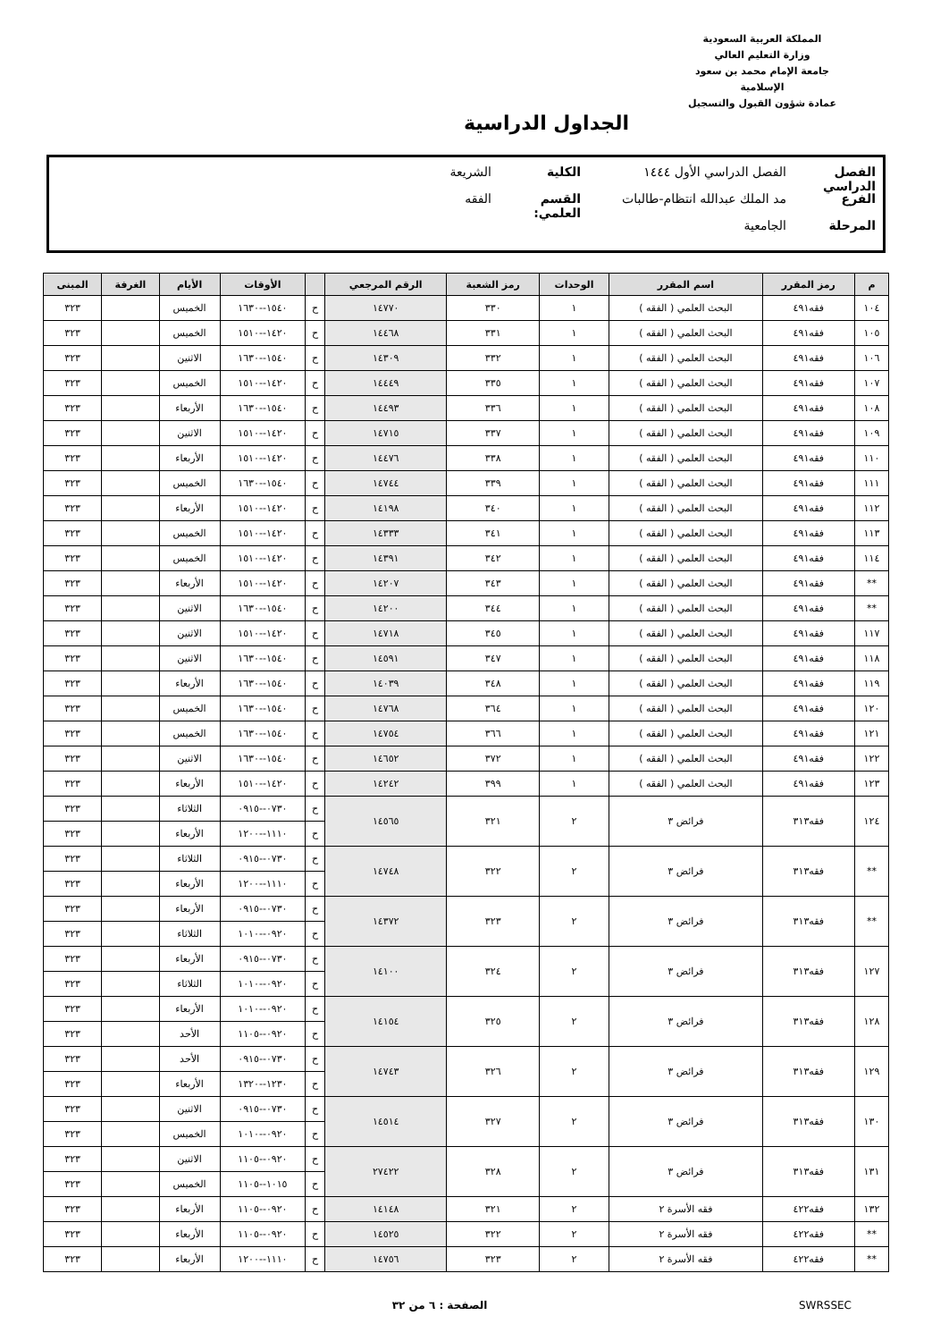المملكة العربية السعودية
وزارة التعليم العالي
جامعة الإمام محمد بن سعود الإسلامية
عمادة شؤون القبول والتسجيل
الجداول الدراسية
الفصل الدراسي الفصل الدراسي الأول ١٤٤٤ الكلية الشريعة
الفرع مد الملك عبدالله انتظام-طالبات القسم العلمي: الفقه
المرحلة الجامعية
| م | رمز المقرر | اسم المقرر | الوحدات | رمز الشعبة | الرقم المرجعي | | الأوقات | الأيام | الغرفة | المبنى |
| --- | --- | --- | --- | --- | --- | --- | --- | --- | --- | --- |
| ١٠٤ | فقه٤٩١ | البحث العلمي ( الفقه ) | ١ | ٣٣٠ | ١٤٧٧٠ | ح | ١٥٤٠--١٦٣٠ | الخميس | | ٣٢٣ |
| ١٠٥ | فقه٤٩١ | البحث العلمي ( الفقه ) | ١ | ٣٣١ | ١٤٤٦٨ | ح | ١٤٢٠--١٥١٠ | الخميس | | ٣٢٣ |
| ١٠٦ | فقه٤٩١ | البحث العلمي ( الفقه ) | ١ | ٣٣٢ | ١٤٣٠٩ | ح | ١٥٤٠--١٦٣٠ | الاثنين | | ٣٢٣ |
| ١٠٧ | فقه٤٩١ | البحث العلمي ( الفقه ) | ١ | ٣٣٥ | ١٤٤٤٩ | ح | ١٤٢٠--١٥١٠ | الخميس | | ٣٢٣ |
| ١٠٨ | فقه٤٩١ | البحث العلمي ( الفقه ) | ١ | ٣٣٦ | ١٤٤٩٣ | ح | ١٥٤٠--١٦٣٠ | الأربعاء | | ٣٢٣ |
| ١٠٩ | فقه٤٩١ | البحث العلمي ( الفقه ) | ١ | ٣٣٧ | ١٤٧١٥ | ح | ١٤٢٠--١٥١٠ | الاثنين | | ٣٢٣ |
| ١١٠ | فقه٤٩١ | البحث العلمي ( الفقه ) | ١ | ٣٣٨ | ١٤٤٧٦ | ح | ١٤٢٠--١٥١٠ | الأربعاء | | ٣٢٣ |
| ١١١ | فقه٤٩١ | البحث العلمي ( الفقه ) | ١ | ٣٣٩ | ١٤٧٤٤ | ح | ١٥٤٠--١٦٣٠ | الخميس | | ٣٢٣ |
| ١١٢ | فقه٤٩١ | البحث العلمي ( الفقه ) | ١ | ٣٤٠ | ١٤١٩٨ | ح | ١٤٢٠--١٥١٠ | الأربعاء | | ٣٢٣ |
| ١١٣ | فقه٤٩١ | البحث العلمي ( الفقه ) | ١ | ٣٤١ | ١٤٣٣٣ | ح | ١٤٢٠--١٥١٠ | الخميس | | ٣٢٣ |
| ١١٤ | فقه٤٩١ | البحث العلمي ( الفقه ) | ١ | ٣٤٢ | ١٤٣٩١ | ح | ١٤٢٠--١٥١٠ | الخميس | | ٣٢٣ |
| ** | فقه٤٩١ | البحث العلمي ( الفقه ) | ١ | ٣٤٣ | ١٤٢٠٧ | ح | ١٤٢٠--١٥١٠ | الأربعاء | | ٣٢٣ |
| ** | فقه٤٩١ | البحث العلمي ( الفقه ) | ١ | ٣٤٤ | ١٤٢٠٠ | ح | ١٥٤٠--١٦٣٠ | الاثنين | | ٣٢٣ |
| ١١٧ | فقه٤٩١ | البحث العلمي ( الفقه ) | ١ | ٣٤٥ | ١٤٧١٨ | ح | ١٤٢٠--١٥١٠ | الاثنين | | ٣٢٣ |
| ١١٨ | فقه٤٩١ | البحث العلمي ( الفقه ) | ١ | ٣٤٧ | ١٤٥٩١ | ح | ١٥٤٠--١٦٣٠ | الاثنين | | ٣٢٣ |
| ١١٩ | فقه٤٩١ | البحث العلمي ( الفقه ) | ١ | ٣٤٨ | ١٤٠٣٩ | ح | ١٥٤٠--١٦٣٠ | الأربعاء | | ٣٢٣ |
| ١٢٠ | فقه٤٩١ | البحث العلمي ( الفقه ) | ١ | ٣٦٤ | ١٤٧٦٨ | ح | ١٥٤٠--١٦٣٠ | الخميس | | ٣٢٣ |
| ١٢١ | فقه٤٩١ | البحث العلمي ( الفقه ) | ١ | ٣٦٦ | ١٤٧٥٤ | ح | ١٥٤٠--١٦٣٠ | الخميس | | ٣٢٣ |
| ١٢٢ | فقه٤٩١ | البحث العلمي ( الفقه ) | ١ | ٣٧٢ | ١٤٦٥٢ | ح | ١٥٤٠--١٦٣٠ | الاثنين | | ٣٢٣ |
| ١٢٣ | فقه٤٩١ | البحث العلمي ( الفقه ) | ١ | ٣٩٩ | ١٤٢٤٢ | ح | ١٤٢٠--١٥١٠ | الأربعاء | | ٣٢٣ |
| ١٢٤ | فقه٣١٣ | فرائض ٣ | ٢ | ٣٢١ | ١٤٥٦٥ | ح | ٠٧٣٠--٠٩١٥ | الثلاثاء | | ٣٢٣ |
| | | | | | | ح | ١١١٠--١٢٠٠ | الأربعاء | | ٣٢٣ |
| ** | فقه٣١٣ | فرائض ٣ | ٢ | ٣٢٢ | ١٤٧٤٨ | ح | ٠٧٣٠--٠٩١٥ | الثلاثاء | | ٣٢٣ |
| | | | | | | ح | ١١١٠--١٢٠٠ | الأربعاء | | ٣٢٣ |
| ** | فقه٣١٣ | فرائض ٣ | ٢ | ٣٢٣ | ١٤٣٧٢ | ح | ٠٧٣٠--٠٩١٥ | الأربعاء | | ٣٢٣ |
| | | | | | | ح | ٠٩٢٠--١٠١٠ | الثلاثاء | | ٣٢٣ |
| ١٢٧ | فقه٣١٣ | فرائض ٣ | ٢ | ٣٢٤ | ١٤١٠٠ | ح | ٠٧٣٠--٠٩١٥ | الأربعاء | | ٣٢٣ |
| | | | | | | ح | ٠٩٢٠--١٠١٠ | الثلاثاء | | ٣٢٣ |
| ١٢٨ | فقه٣١٣ | فرائض ٣ | ٢ | ٣٢٥ | ١٤١٥٤ | ح | ٠٩٢٠--١٠١٠ | الأربعاء | | ٣٢٣ |
| | | | | | | ح | ٠٩٢٠--١١٠٥ | الأحد | | ٣٢٣ |
| ١٢٩ | فقه٣١٣ | فرائض ٣ | ٢ | ٣٢٦ | ١٤٧٤٣ | ح | ٠٧٣٠--٠٩١٥ | الأحد | | ٣٢٣ |
| | | | | | | ح | ١٢٣٠--١٣٢٠ | الأربعاء | | ٣٢٣ |
| ١٣٠ | فقه٣١٣ | فرائض ٣ | ٢ | ٣٢٧ | ١٤٥١٤ | ح | ٠٧٣٠--٠٩١٥ | الاثنين | | ٣٢٣ |
| | | | | | | ح | ٠٩٢٠--١٠١٠ | الخميس | | ٣٢٣ |
| ١٣١ | فقه٣١٣ | فرائض ٣ | ٢ | ٣٢٨ | ٢٧٤٢٢ | ح | ٠٩٢٠--١١٠٥ | الاثنين | | ٣٢٣ |
| | | | | | | ح | ١٠١٥--١١٠٥ | الخميس | | ٣٢٣ |
| ١٣٢ | فقه٤٢٢ | فقه الأسرة ٢ | ٢ | ٣٢١ | ١٤١٤٨ | ح | ٠٩٢٠--١١٠٥ | الأربعاء | | ٣٢٣ |
| ** | فقه٤٢٢ | فقه الأسرة ٢ | ٢ | ٣٢٢ | ١٤٥٢٥ | ح | ٠٩٢٠--١١٠٥ | الأربعاء | | ٣٢٣ |
| ** | فقه٤٢٢ | فقه الأسرة ٢ | ٢ | ٣٢٣ | ١٤٧٥٦ | ح | ١١١٠--١٢٠٠ | الأربعاء | | ٣٢٣ |
SWRSSEC الصفحة : ٦ من ٣٢